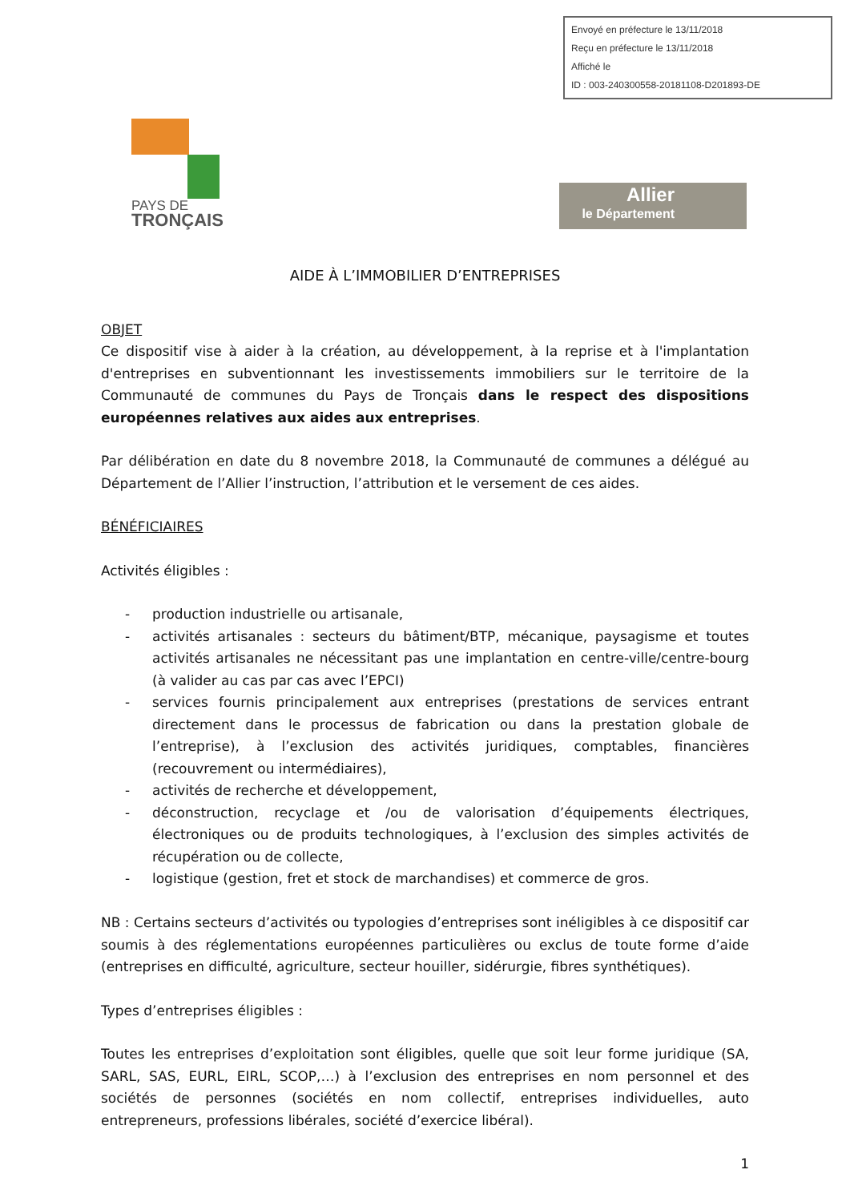Envoyé en préfecture le 13/11/2018
Reçu en préfecture le 13/11/2018
Affiché le
ID : 003-240300558-20181108-D201893-DE
PAYS DE
TRONÇAIS
Allier
le Département
AIDE À L’IMMOBILIER D’ENTREPRISES
OBJET
Ce dispositif vise à aider à la création, au développement, à la reprise et à l'implantation d'entreprises en subventionnant les investissements immobiliers sur le territoire de la Communauté de communes du Pays de Tronçais dans le respect des dispositions européennes relatives aux aides aux entreprises.
Par délibération en date du 8 novembre 2018, la Communauté de communes a délégué au Département de l’Allier l’instruction, l’attribution et le versement de ces aides.
BÉNÉFICIAIRES
Activités éligibles :
- production industrielle ou artisanale,
- activités artisanales : secteurs du bâtiment/BTP, mécanique, paysagisme et toutes activités artisanales ne nécessitant pas une implantation en centre-ville/centre-bourg (à valider au cas par cas avec l’EPCI)
- services fournis principalement aux entreprises (prestations de services entrant directement dans le processus de fabrication ou dans la prestation globale de l’entreprise), à l’exclusion des activités juridiques, comptables, financières (recouvrement ou intermédiaires),
- activités de recherche et développement,
- déconstruction, recyclage et /ou de valorisation d’équipements électriques, électroniques ou de produits technologiques, à l’exclusion des simples activités de récupération ou de collecte,
- logistique (gestion, fret et stock de marchandises) et commerce de gros.
NB : Certains secteurs d’activités ou typologies d’entreprises sont inéligibles à ce dispositif car soumis à des réglementations européennes particulières ou exclus de toute forme d’aide (entreprises en difficulté, agriculture, secteur houiller, sidérurgie, fibres synthétiques).
Types d’entreprises éligibles :
Toutes les entreprises d’exploitation sont éligibles, quelle que soit leur forme juridique (SA, SARL, SAS, EURL, EIRL, SCOP,…) à l’exclusion des entreprises en nom personnel et des sociétés de personnes (sociétés en nom collectif, entreprises individuelles, auto entrepreneurs, professions libérales, société d’exercice libéral).
1